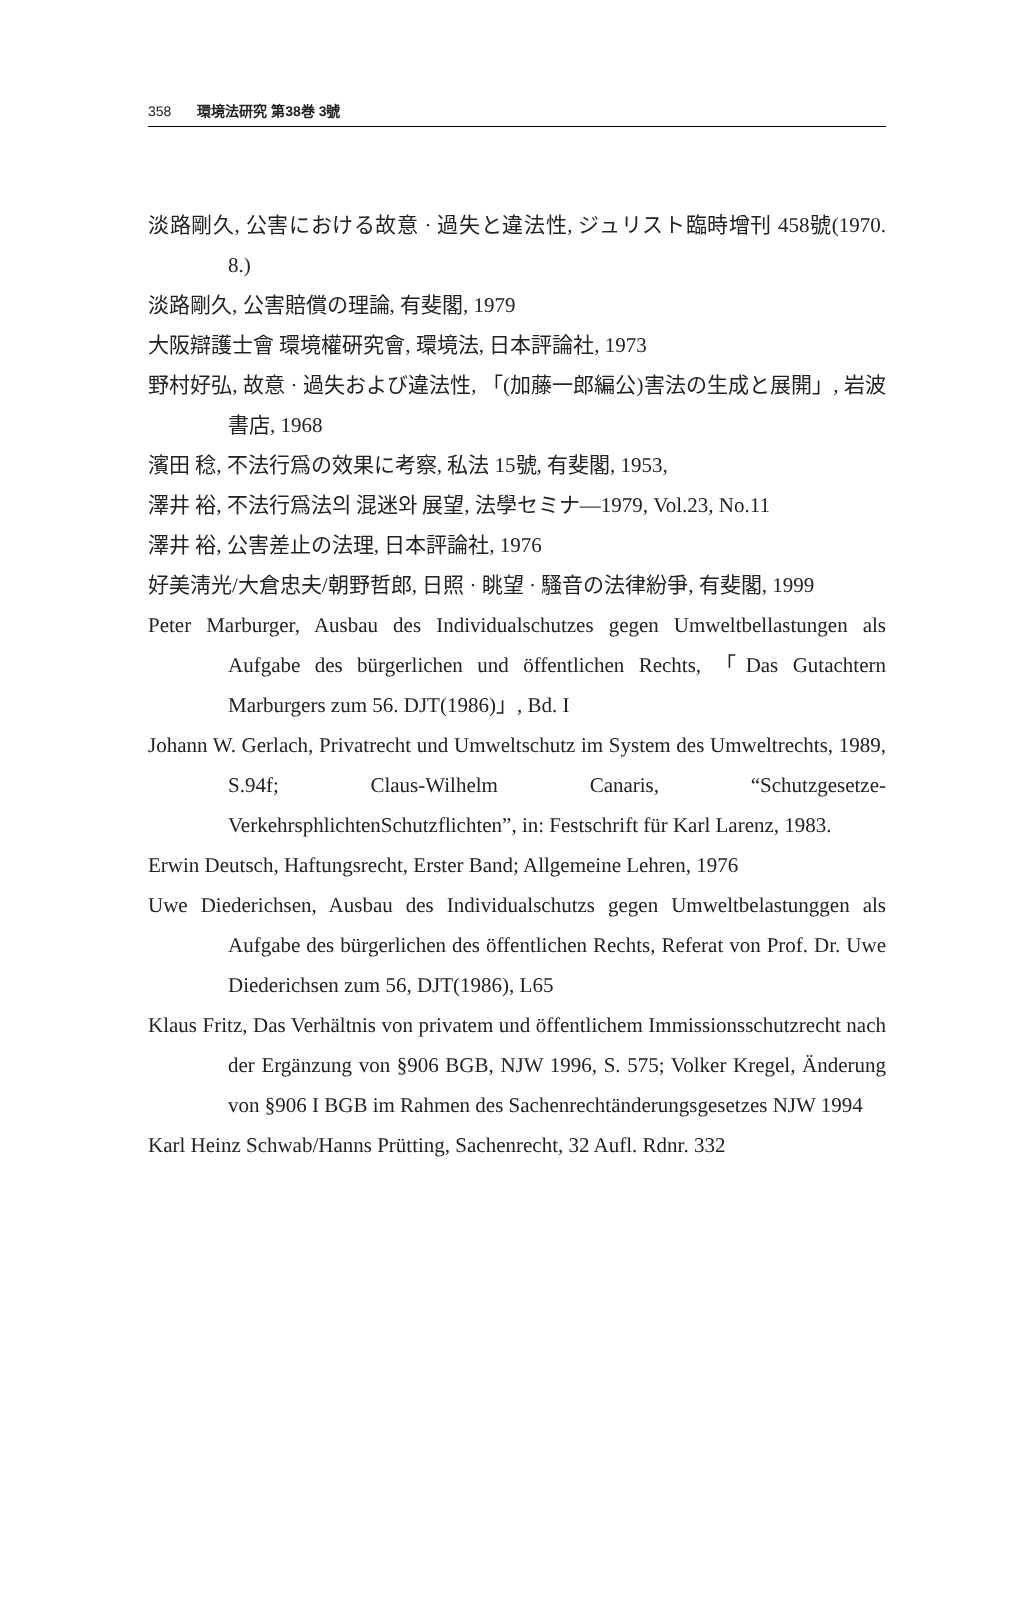358 環境法研究 第38巻 3號
淡路剛久, 公害における故意 · 過失と違法性, ジュリスト臨時增刊 458號(1970. 8.)
淡路剛久, 公害賠償の理論, 有斐閣, 1979
大阪辯護士會 環境權硏究會, 環境法, 日本評論社, 1973
野村好弘, 故意 · 過失および違法性, 「(加藤一郎編公)害法の生成と展開」, 岩波書店, 1968
濱田 稔, 不法行爲の效果に考察, 私法 15號, 有斐閣, 1953,
澤井 裕, 不法行爲法의 混迷와 展望, 法學セミナ—1979, Vol.23, No.11
澤井 裕, 公害差止の法理, 日本評論社, 1976
好美淸光/大倉忠夫/朝野哲郎, 日照 · 眺望 · 騷音の法律紛爭, 有斐閣, 1999
Peter Marburger, Ausbau des Individualschutzes gegen Umweltbellastungen als Aufgabe des bürgerlichen und öffentlichen Rechts, 「Das Gutachtern Marburgers zum 56. DJT(1986)」, Bd. I
Johann W. Gerlach, Privatrecht und Umweltschutz im System des Umweltrechts, 1989, S.94f; Claus-Wilhelm Canaris, “Schutzgesetze-VerkehrsphlichtenSchutzflichten”, in: Festschrift für Karl Larenz, 1983.
Erwin Deutsch, Haftungsrecht, Erster Band; Allgemeine Lehren, 1976
Uwe Diederichsen, Ausbau des Individualschutzs gegen Umweltbelastunggen als Aufgabe des bürgerlichen des öffentlichen Rechts, Referat von Prof. Dr. Uwe Diederichsen zum 56, DJT(1986), L65
Klaus Fritz, Das Verhältnis von privatem und öffentlichem Immissionsschutzrecht nach der Ergänzung von §906 BGB, NJW 1996, S. 575; Volker Kregel, Änderung von §906 I BGB im Rahmen des Sachenrechtänderungsgesetzes NJW 1994
Karl Heinz Schwab/Hanns Prütting, Sachenrecht, 32 Aufl. Rdnr. 332